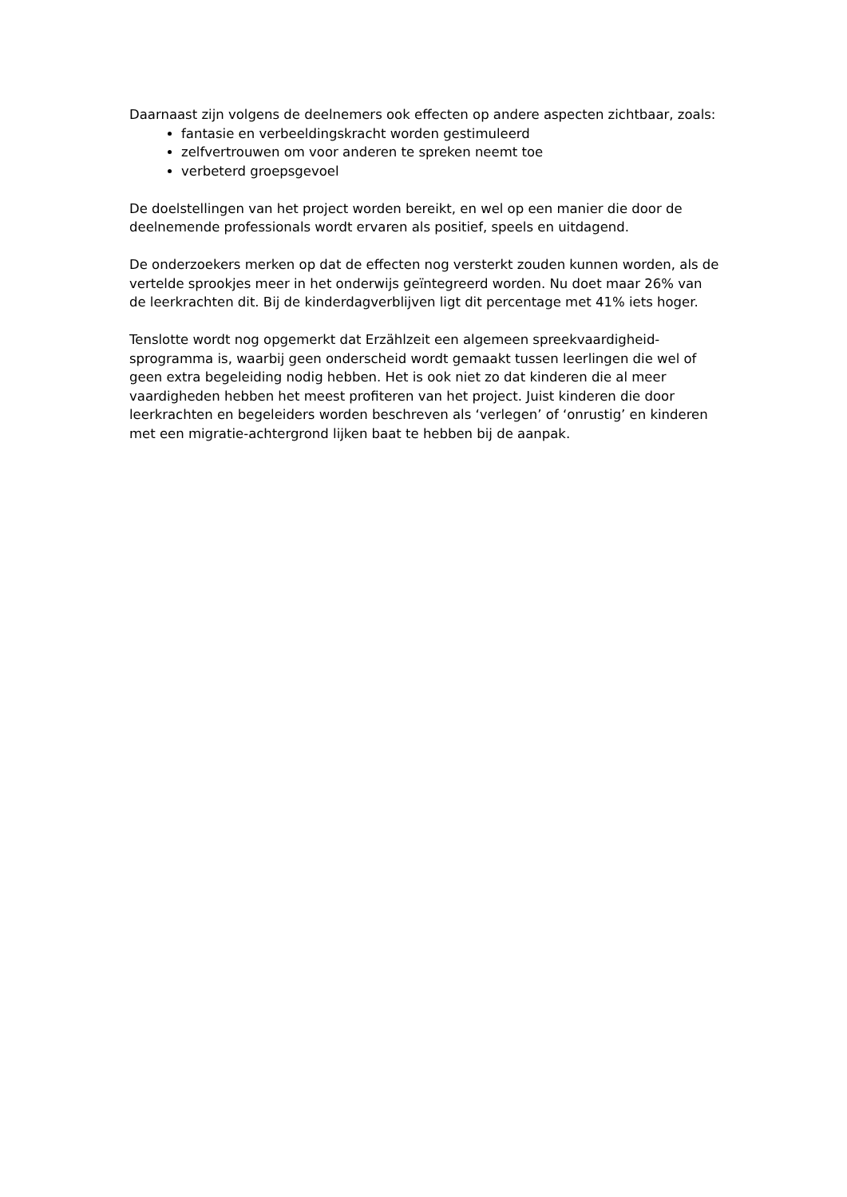Daarnaast zijn volgens de deelnemers ook effecten op andere aspecten zichtbaar, zoals:
fantasie en verbeeldingskracht worden gestimuleerd
zelfvertrouwen om voor anderen te spreken neemt toe
verbeterd groepsgevoel
De doelstellingen van het project worden bereikt, en wel op een manier die door de deelnemende professionals wordt ervaren als positief, speels en uitdagend.
De onderzoekers merken op dat de effecten nog versterkt zouden kunnen worden, als de vertelde sprookjes meer in het onderwijs geïntegreerd worden. Nu doet maar 26% van de leerkrachten dit. Bij de kinderdagverblijven ligt dit percentage met 41% iets hoger.
Tenslotte wordt nog opgemerkt dat Erzählzeit een algemeen spreekvaardigheid-sprogramma is, waarbij geen onderscheid wordt gemaakt tussen leerlingen die wel of geen extra begeleiding nodig hebben. Het is ook niet zo dat kinderen die al meer vaardigheden hebben het meest profiteren van het project. Juist kinderen die door leerkrachten en begeleiders worden beschreven als ‘verlegen’ of ‘onrustig’ en kinderen met een migratie-achtergrond lijken baat te hebben bij de aanpak.